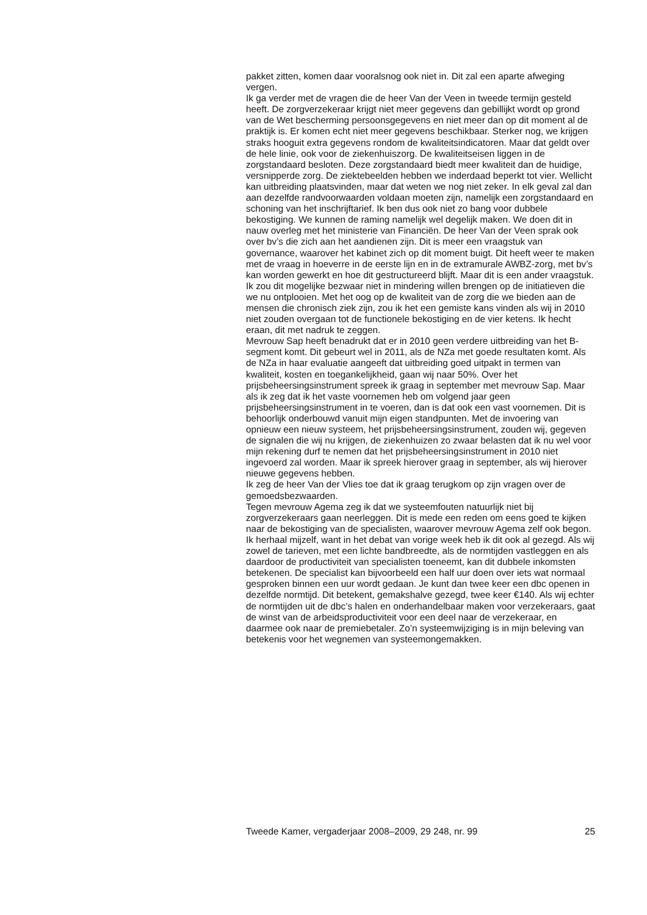pakket zitten, komen daar vooralsnog ook niet in. Dit zal een aparte afweging vergen.
Ik ga verder met de vragen die de heer Van der Veen in tweede termijn gesteld heeft. De zorgverzekeraar krijgt niet meer gegevens dan gebillijkt wordt op grond van de Wet bescherming persoonsgegevens en niet meer dan op dit moment al de praktijk is. Er komen echt niet meer gegevens beschikbaar. Sterker nog, we krijgen straks hooguit extra gegevens rondom de kwaliteitsindicatoren. Maar dat geldt over de hele linie, ook voor de ziekenhuiszorg. De kwaliteitseisen liggen in de zorgstandaard besloten. Deze zorgstandaard biedt meer kwaliteit dan de huidige, versnipperde zorg. De ziektebeelden hebben we inderdaad beperkt tot vier. Wellicht kan uitbreiding plaatsvinden, maar dat weten we nog niet zeker. In elk geval zal dan aan dezelfde randvoorwaarden voldaan moeten zijn, namelijk een zorgstandaard en schoning van het inschrijftarief. Ik ben dus ook niet zo bang voor dubbele bekostiging. We kunnen de raming namelijk wel degelijk maken. We doen dit in nauw overleg met het ministerie van Financiën. De heer Van der Veen sprak ook over bv’s die zich aan het aandienen zijn. Dit is meer een vraagstuk van governance, waarover het kabinet zich op dit moment buigt. Dit heeft weer te maken met de vraag in hoeverre in de eerste lijn en in de extramurale AWBZ-zorg, met bv’s kan worden gewerkt en hoe dit gestructureerd blijft. Maar dit is een ander vraagstuk. Ik zou dit mogelijke bezwaar niet in mindering willen brengen op de initiatieven die we nu ontplooien. Met het oog op de kwaliteit van de zorg die we bieden aan de mensen die chronisch ziek zijn, zou ik het een gemiste kans vinden als wij in 2010 niet zouden overgaan tot de functionele bekostiging en de vier ketens. Ik hecht eraan, dit met nadruk te zeggen.
Mevrouw Sap heeft benadrukt dat er in 2010 geen verdere uitbreiding van het B-segment komt. Dit gebeurt wel in 2011, als de NZa met goede resultaten komt. Als de NZa in haar evaluatie aangeeft dat uitbreiding goed uitpakt in termen van kwaliteit, kosten en toegankelijkheid, gaan wij naar 50%. Over het prijsbeheersingsinstrument spreek ik graag in september met mevrouw Sap. Maar als ik zeg dat ik het vaste voornemen heb om volgend jaar geen prijsbeheersingsinstrument in te voeren, dan is dat ook een vast voornemen. Dit is behoorlijk onderbouwd vanuit mijn eigen standpunten. Met de invoering van opnieuw een nieuw systeem, het prijsbeheersingsinstrument, zouden wij, gegeven de signalen die wij nu krijgen, de ziekenhuizen zo zwaar belasten dat ik nu wel voor mijn rekening durf te nemen dat het prijsbeheersingsinstrument in 2010 niet ingevoerd zal worden. Maar ik spreek hierover graag in september, als wij hierover nieuwe gegevens hebben.
Ik zeg de heer Van der Vlies toe dat ik graag terugkom op zijn vragen over de gemoedsbezwaarden.
Tegen mevrouw Agema zeg ik dat we systeemfouten natuurlijk niet bij zorgverzekeraars gaan neerleggen. Dit is mede een reden om eens goed te kijken naar de bekostiging van de specialisten, waarover mevrouw Agema zelf ook begon. Ik herhaal mijzelf, want in het debat van vorige week heb ik dit ook al gezegd. Als wij zowel de tarieven, met een lichte bandbreedte, als de normtijden vastleggen en als daardoor de productiviteit van specialisten toeneemt, kan dit dubbele inkomsten betekenen. De specialist kan bijvoorbeeld een half uur doen over iets wat normaal gesproken binnen een uur wordt gedaan. Je kunt dan twee keer een dbc openen in dezelfde normtijd. Dit betekent, gemakshalve gezegd, twee keer €140. Als wij echter de normtijden uit de dbc’s halen en onderhandelbaar maken voor verzekeraars, gaat de winst van de arbeidsproductiviteit voor een deel naar de verzekeraar, en daarmee ook naar de premiebetaler. Zo’n systeemwijziging is in mijn beleving van betekenis voor het wegnemen van systeemongemakken.
Tweede Kamer, vergaderjaar 2008–2009, 29 248, nr. 99 25